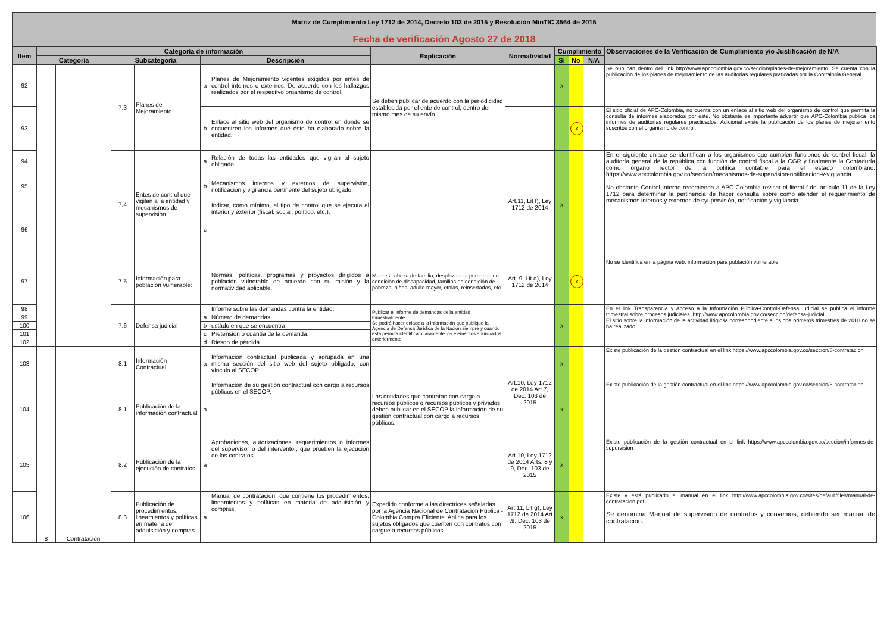Matriz de Cumplimiento Ley 1712 de 2014, Decreto 103 de 2015 y Resolución MinTIC 3564 de 2015
Fecha de verificación Agosto 27 de 2018
| Item | | | | | | | | Categoría de información | | | | | Explicación | Normatividad | Cumplimiento | Observaciones de la Verificación de Cumplimiento y/o Justificación de N/A |
| --- | --- | --- | --- | --- | --- | --- | --- | --- | --- | --- | --- | --- | --- | --- | --- | --- |
| | Categoría | | Subcategoría | | Descripción | | Si | No | N/A | | | | | | | |
| 92 | | | 7.3 | Planes de Mejoramiento | a | Planes de Mejoramiento vigentes exigidos por entes de control internos o externos. De acuerdo con los hallazgos realizados por el respectivo organismo de control. | Se deben publicar de acuerdo con la periodicidad establecida por el ente de control, dentro del mismo mes de su envío. | | x | | | Se publican dentro del link http://www.apccolombia.gov.co/seccion/planes-de-mejoramiento. Se cuenta con la publicación de los planes de mejoramiento de las auditorias regulares praticadas por la Contraloría General. | | | | |
| 93 | | | | | b | Enlace al sitio web del organismo de control en donde se encuentren los informes que éste ha elaborado sobre la entidad. | | | | x | | El sitio oficial de APC-Colombia, no cuenta con un enlace al sitio web del organismo de control que permita la consulta de informes elaborados por éste. No obstante es importante advertir que APC-Colombia publica los informes de auditorías regulares practicados. Adicional existe la publicación de los planes de mejoramiento suscritos con el organismo de control. | | | | |
| 94 | | | 7.4 | Entes de control que vigilan a la entidad y mecanismos de supervisión | a | Relación de todas las entidades que vigilan al sujeto obligado. | | Art.11, Lit f), Ley 1712 de 2014 | x | | | En el siguiente enlace se identifican a los organismos que cumplen funciones de control fiscal, la auditoría general de la república con función de control fiscal a la CGR y finalmente la Contaduría como órgano rector de la política contable para el estado colombiano. https://www.apccolombia.gov.co/seccion/mecanismos-de-supervision-notificacion-y-vigilancia. No obstante Control Interno recomienda a APC-Colombia revisar el literal f del artículo 11 de la Ley 1712 para determinar la pertinencia de hacer consulta sobre como atender el requerimiento de mecanismos internos y externos de syupervisión, notificación y vigilancia. | | | | |
| 95 | | | | | b | Mecanismos internos y externos de supervisión, notificación y vigilancia pertinente del sujeto obligado. | | | | | | | | | | |
| 96 | | | | | c | Indicar, como mínimo, el tipo de control que se ejecuta al interior y exterior (fiscal, social, político, etc.). | | | | | | | | | | |
| 97 | | | 7.5 | Información para población vulnerable: | - | Normas, políticas, programas y proyectos dirigidos a población vulnerable de acuerdo con su misión y la normatividad aplicable. | Madres cabeza de familia, desplazados, personas en condición de discapacidad, familias en condición de pobreza, niños, adulto mayor, etnias, reinsertados, etc. | Art. 9, Lit d), Ley 1712 de 2014 | | x | | No se identifica en la página web, información para población vulnerable. | | | | |
| 98 | | | 7.6 | Defensa judicial | | Informe sobre las demandas contra la entidad, | Publicar el informe de demandas de la entidad trimestralmente. Se podrá hacer enlace a la información que publique la Agencia de Defensa Jurídica de la Nación siempre y cuando ésta permita identificar claramente los elementos enunciados anteriormente. | | x | | | En el link Transparencia y Acceso a la Información Pública-Control-Defensa judicial se publica el informe trimestral sobre procesos judiciales. http://www.apccolombia.gov.co/seccion/defensa-judicial El sitio sobre la información de la actividad litigiosa correspondiente a los dos primeros trimestres de 2018 no se ha realizado. | | | | |
| 99 | | | | | a | Número de demandas. | | | | | | | | | | |
| 100 | | | | | b | estádo en que se encuentra. | | | | | | | | | | |
| 101 | | | | | c | Pretensión o cuantía de la demanda. | | | | | | | | | | |
| 102 | | | | | d | Riesgo de pérdida. | | | | | | | | | | |
| 103 | 8 | Contratación | 8.1 | Información Contractual | a | Información contractual publicada y agrupada en una misma sección del sitio web del sujeto obligado, con vínculo al SECOP. | | Art.10, Ley 1712 de 2014 Art.7, Dec. 103 de 2015 | x | | | Existe publicación de la gestión contractual en el link https://www.apccolombia.gov.co/seccion/8-contratacion | | | | |
| 104 | | | 8.1 | Publicación de la información contractual | a | Información de su gestión contractual con cargo a recursos públicos en el SECOP. | Las entidades que contratan con cargo a recursos públicos o recursos públicos y privados deben publicar en el SECOP la información de su gestión contractual con cargo a recursos públicos. | | x | | | Existe publicación de la gestión contractual en el link https://www.apccolombia.gov.co/seccion/8-contratacion | | | | |
| 105 | | | 8.2 | Publicación de la ejecución de contratos | a | Aprobaciones, autorizaciones, requerimientos o informes del supervisor o del interventor, que prueben la ejecución de los contratos. | | Art.10, Ley 1712 de 2014 Arts. 8 y 9, Dec. 103 de 2015 | x | | | Existe publicación de la gestión contractual en el link https://www.apccolombia.gov.co/seccion/informes-de-supervision | | | | |
| 106 | | | 8.3 | Publicación de procedimientos, lineamientos y políticas en materia de adquisición y compras | a | Manual de contratación, que contiene los procedimientos, lineamientos y políticas en materia de adquisición y compras. | Expedido conforme a las directrices señaladas por la Agencia Nacional de Contratación Pública - Colombia Compra Eficiente. Aplica para los sujetos obligados que cuenten con contratos con cargue a recursos públicos. | Art.11, Lit g), Ley 1712 de 2014 Art .9, Dec. 103 de 2015 | x | | | Existe y está publicado el manual en el link http://www.apccolombia.gov.co/sites/default/files/manual-de-contratacion.pdf Se denomina Manual de supervisión de contratos y convenios, debiendo ser manual de contratación. | | | | |